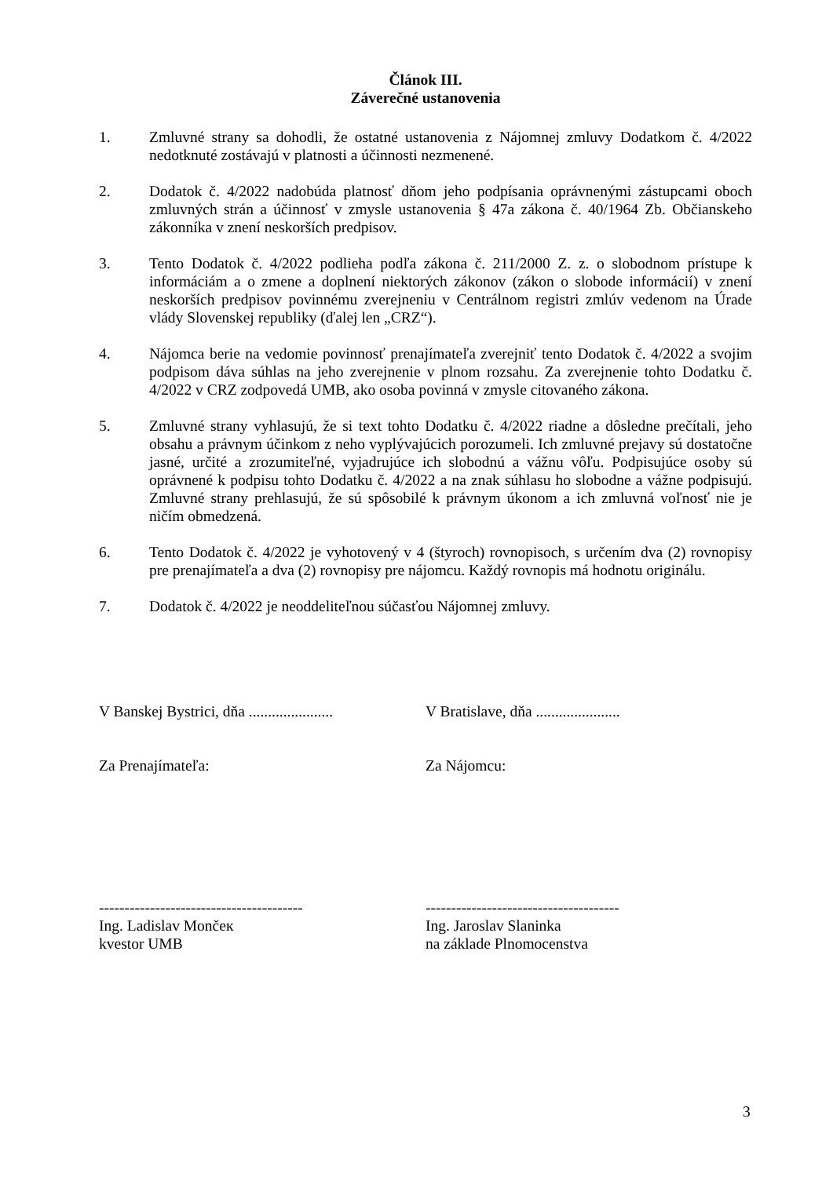Článok III.
Záverečné ustanovenia
1. Zmluvné strany sa dohodli, že ostatné ustanovenia z Nájomnej zmluvy Dodatkom č. 4/2022 nedotknuté zostávajú v platnosti a účinnosti nezmenené.
2. Dodatok č. 4/2022 nadobúda platnosť dňom jeho podpísania oprávnenými zástupcami oboch zmluvných strán a účinnosť v zmysle ustanovenia § 47a zákona č. 40/1964 Zb. Občianskeho zákonníka v znení neskorších predpisov.
3. Tento Dodatok č. 4/2022 podlieha podľa zákona č. 211/2000 Z. z. o slobodnom prístupe k informáciám a o zmene a doplnení niektorých zákonov (zákon o slobode informácií) v znení neskorších predpisov povinnému zverejneniu v Centrálnom registri zmlúv vedenom na Úrade vlády Slovenskej republiky (ďalej len „CRZ“).
4. Nájomca berie na vedomie povinnosť prenajímateľa zverejniť tento Dodatok č. 4/2022 a svojim podpisom dáva súhlas na jeho zverejnenie v plnom rozsahu. Za zverejnenie tohto Dodatku č. 4/2022 v CRZ zodpovedá UMB, ako osoba povinná v zmysle citovaného zákona.
5. Zmluvné strany vyhlasujú, že si text tohto Dodatku č. 4/2022 riadne a dôsledne prečítali, jeho obsahu a právnym účinkom z neho vyplývajúcich porozumeli. Ich zmluvné prejavy sú dostatočne jasné, určité a zrozumiteľné, vyjadrujúce ich slobodnú a vážnu vôľu. Podpisujúce osoby sú oprávnené k podpisu tohto Dodatku č. 4/2022 a na znak súhlasu ho slobodne a vážne podpisujú. Zmluvné strany prehlasujú, že sú spôsobilé k právnym úkonom a ich zmluvná voľnosť nie je ničím obmedzená.
6. Tento Dodatok č. 4/2022 je vyhotovený v 4 (štyroch) rovnopisoch, s určením dva (2) rovnopisy pre prenajímateľa a dva (2) rovnopisy pre nájomcu. Každý rovnopis má hodnotu originálu.
7. Dodatok č. 4/2022 je neoddeliteľnou súčasťou Nájomnej zmluvy.
V Banskej Bystrici, dňa ......................
V Bratislave, dňa ......................
Za Prenajímateľa: Za Nájomcu:
----------------------------------------
Ing. Ladislav Mončeк
kvestor UMB
--------------------------------------
Ing. Jaroslav Slaninka
na základe Plnomocenstva
3